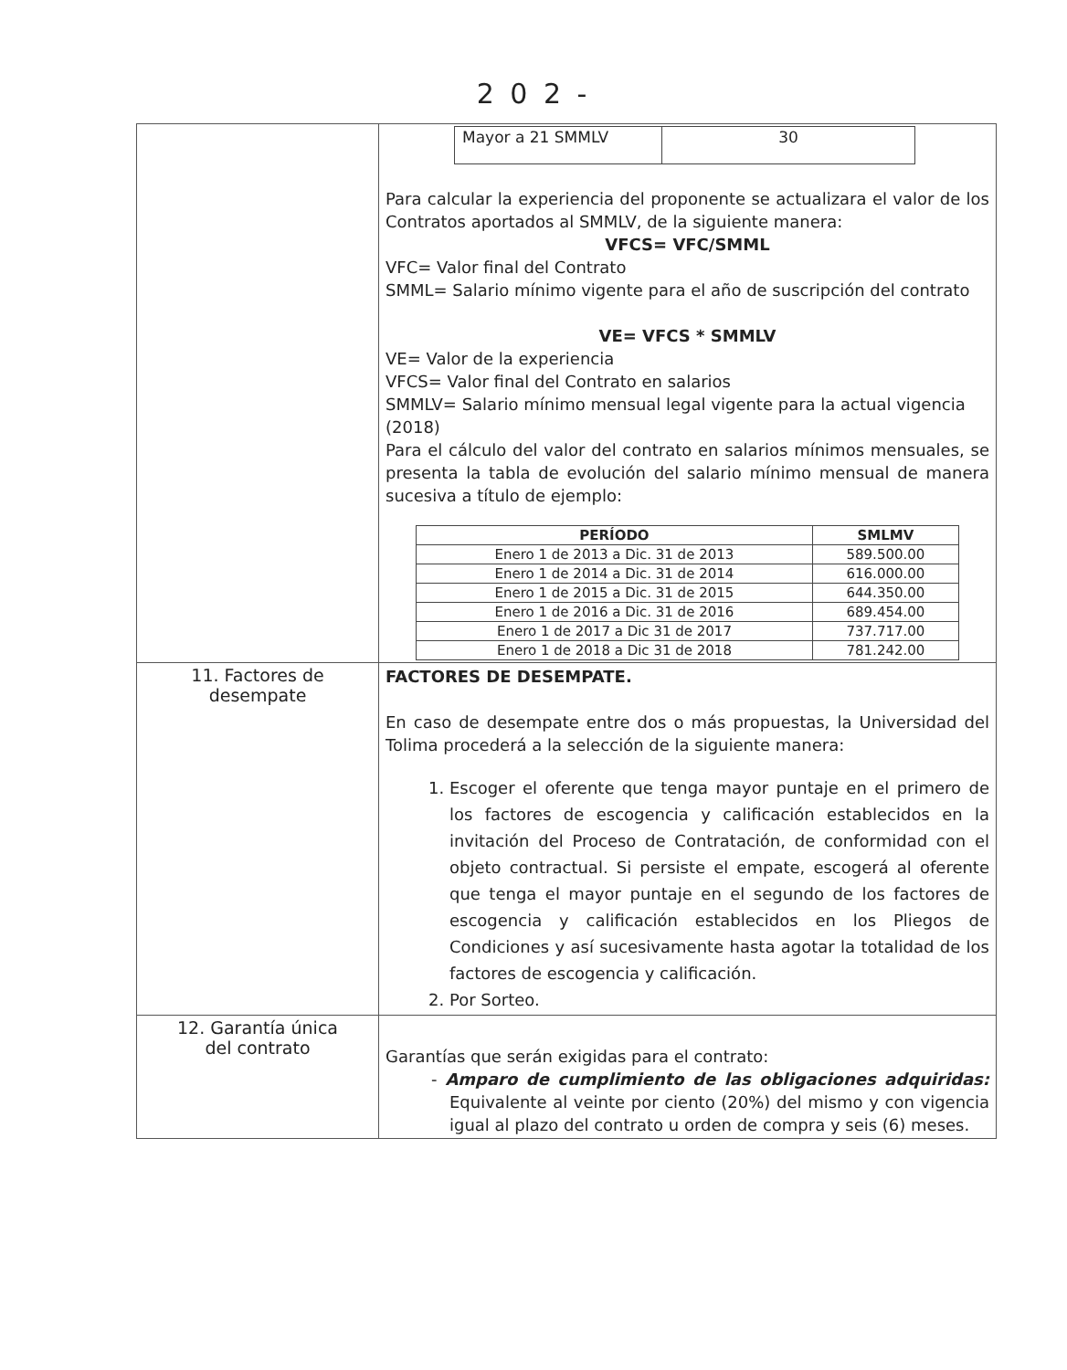2 0 2 -
| | / Mayor a 21 SMMLV / 30 / Para calcular la experiencia del proponente se actualizara el valor de los Contratos aportados al SMMLV, de la siguiente manera: VFCS= VFC/SMML VFC= Valor final del Contrato SMML= Salario mínimo vigente para el año de suscripción del contrato VE= VFCS * SMMLV VE= Valor de la experiencia VFCS= Valor final del Contrato en salarios SMMLV= Salario mínimo mensual legal vigente para la actual vigencia (2018) Para el cálculo del valor del contrato en salarios mínimos mensuales, se presenta la tabla de evolución del salario mínimo mensual de manera sucesiva a título de ejemplo: / PERÍODO / SMLMV / / --- / --- / / Enero 1 de 2013 a Dic. 31 de 2013 / 589.500.00 / / Enero 1 de 2014 a Dic. 31 de 2014 / 616.000.00 / / Enero 1 de 2015 a Dic. 31 de 2015 / 644.350.00 / / Enero 1 de 2016 a Dic. 31 de 2016 / 689.454.00 / / Enero 1 de 2017 a Dic 31 de 2017 / 737.717.00 / / Enero 1 de 2018 a Dic 31 de 2018 / 781.242.00 / |
| 11. Factores de desempate | FACTORES DE DESEMPATE. En caso de desempate entre dos o más propuestas, la Universidad del Tolima procederá a la selección de la siguiente manera: 1. Escoger el oferente que tenga mayor puntaje en el primero de los factores de escogencia y calificación establecidos en la invitación del Proceso de Contratación, de conformidad con el objeto contractual. Si persiste el empate, escogerá al oferente que tenga el mayor puntaje en el segundo de los factores de escogencia y calificación establecidos en los Pliegos de Condiciones y así sucesivamente hasta agotar la totalidad de los factores de escogencia y calificación. 2. Por Sorteo. |
| 12. Garantía única del contrato | Garantías que serán exigidas para el contrato: - Amparo de cumplimiento de las obligaciones adquiridas: Equivalente al veinte por ciento (20%) del mismo y con vigencia igual al plazo del contrato u orden de compra y seis (6) meses. |